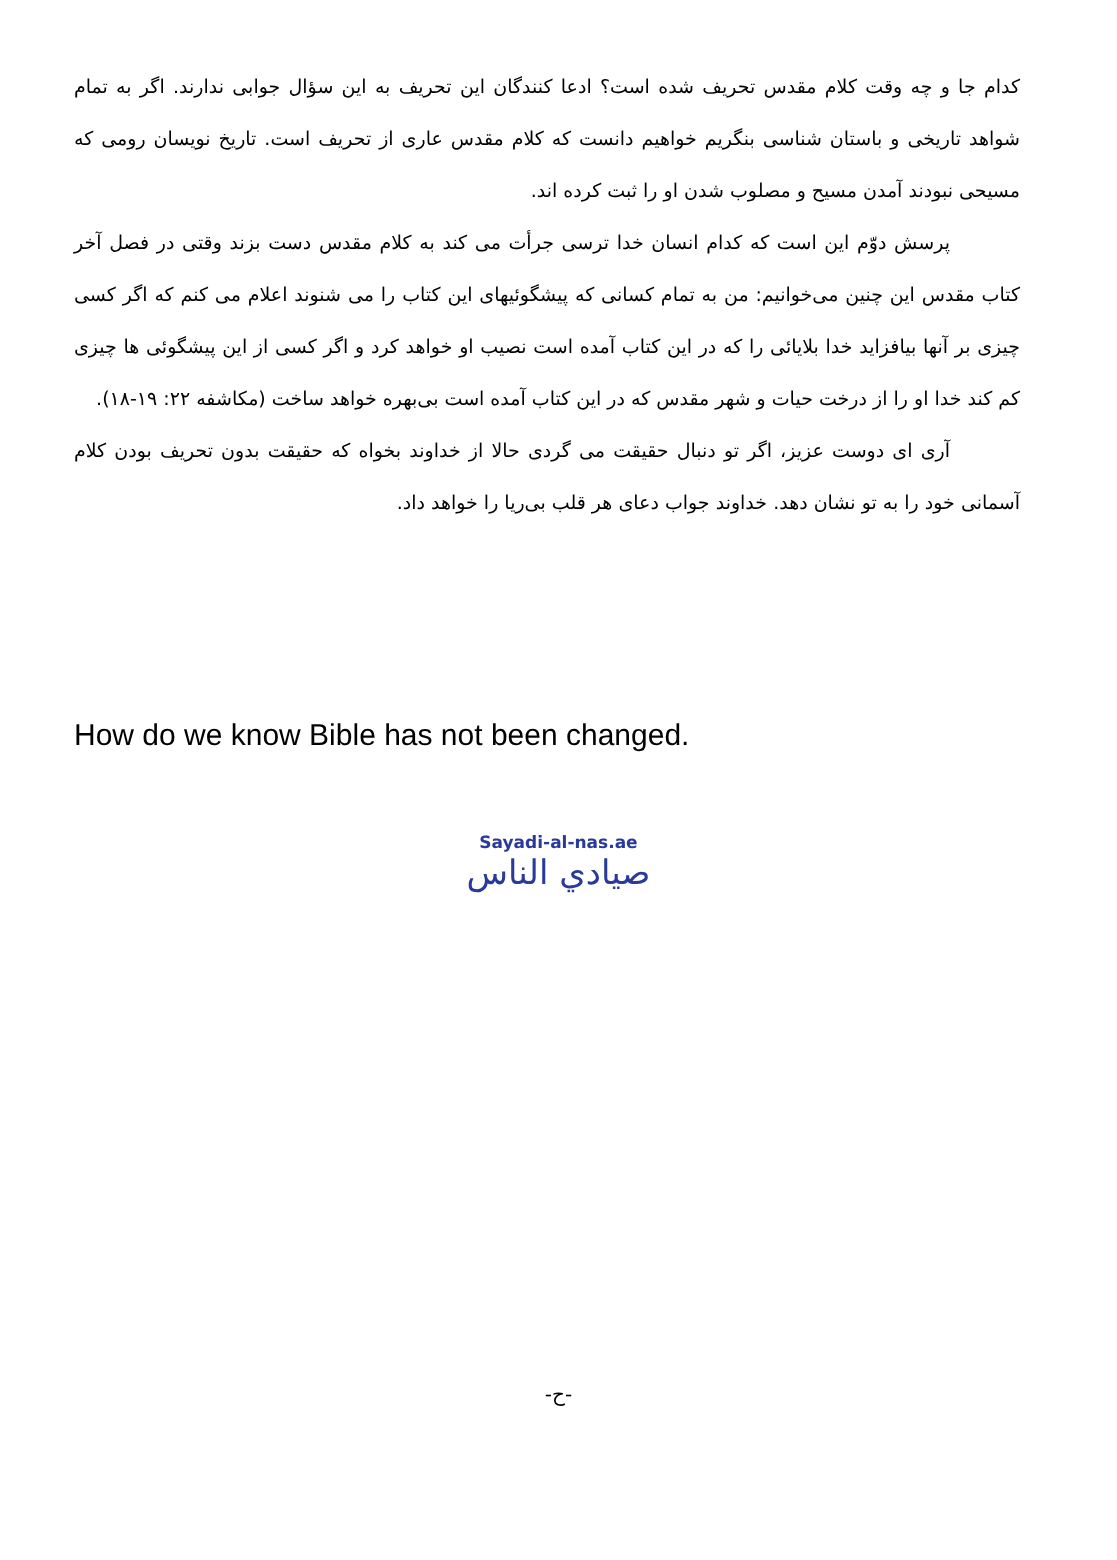کدام جا و چه وقت کلام مقدس تحریف شده است؟ ادعا کنندگان این تحریف به این سؤال جوابی ندارند. اگر به تمام شواهد تاریخی و باستان شناسی بنگریم خواهیم دانست که کلام مقدس عاری از تحریف است. تاریخ نویسان رومی که مسیحی نبودند آمدن مسیح و مصلوب شدن او را ثبت کرده اند.
پرسش دوّم این است که کدام انسان خدا ترسی جرأت می کند به کلام مقدس دست بزند وقتی در فصل آخر کتاب مقدس این چنین می‌خوانیم: من به تمام کسانی که پیشگوئیهای این کتاب را می شنوند اعلام می کنم که اگر کسی چیزی بر آنها بیافزاید خدا بلایائی را که در این کتاب آمده است نصیب او خواهد کرد و اگر کسی از این پیشگوئی ها چیزی کم کند خدا او را از درخت حیات و شهر مقدس که در این کتاب آمده است بی‌بهره خواهد ساخت (مکاشفه ۲۲: ۱۹-۱۸).
آری ای دوست عزیز، اگر تو دنبال حقیقت می گردی حالا از خداوند بخواه که حقیقت بدون تحریف بودن کلام آسمانی خود را به تو نشان دهد. خداوند جواب دعای هر قلب بی‌ریا را خواهد داد.
How do we know Bible has not been changed.
Sayadi-al-nas.ae
صيادي الناس
-ح-